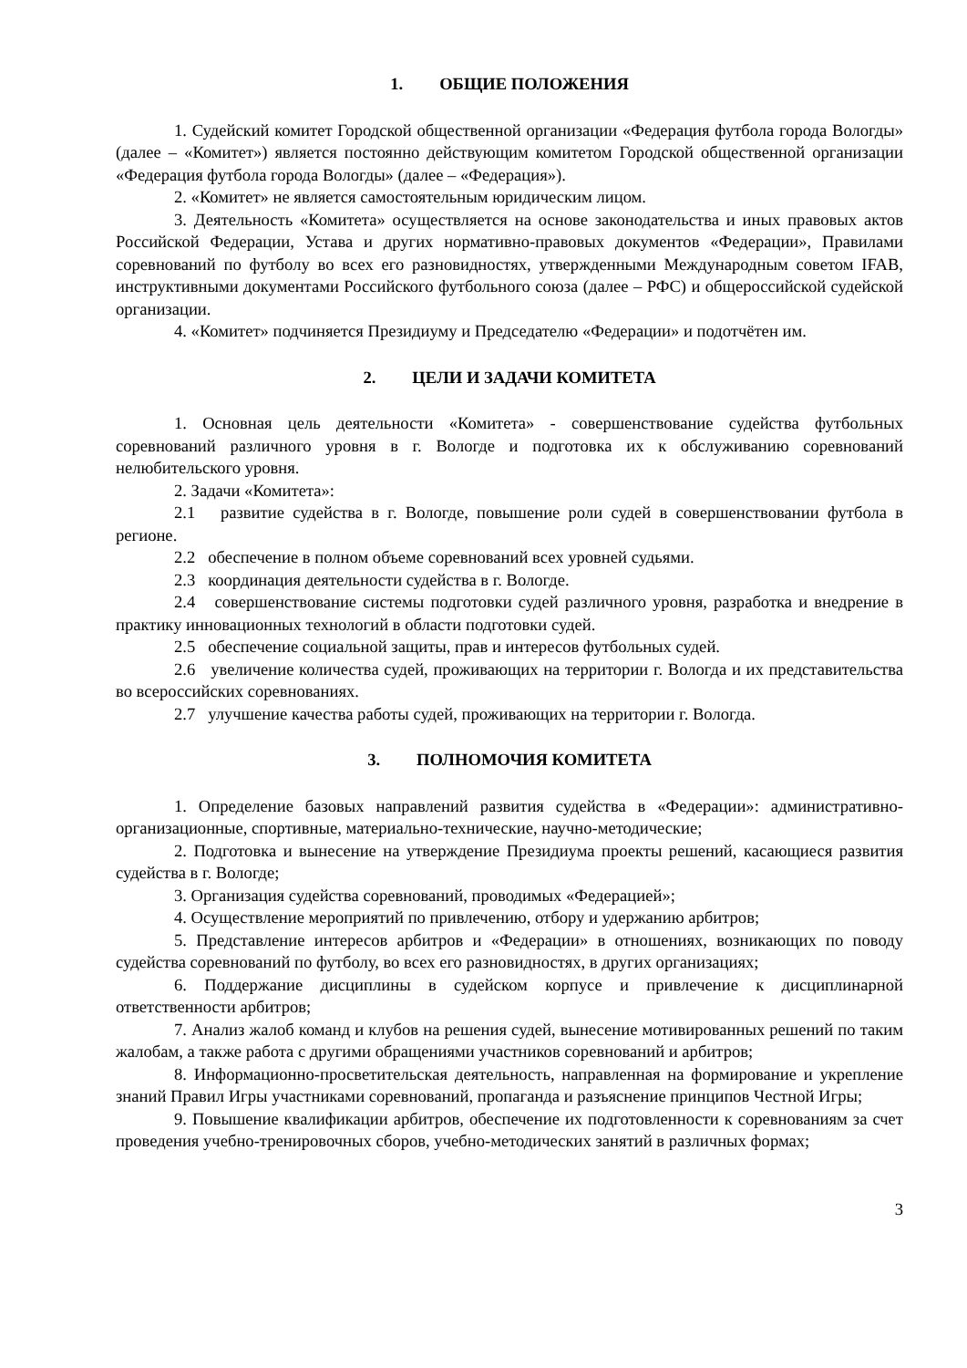1. ОБЩИЕ ПОЛОЖЕНИЯ
1. Судейский комитет Городской общественной организации «Федерация футбола города Вологды» (далее – «Комитет») является постоянно действующим комитетом Городской общественной организации «Федерация футбола города Вологды» (далее – «Федерация»).
2. «Комитет» не является самостоятельным юридическим лицом.
3. Деятельность «Комитета» осуществляется на основе законодательства и иных правовых актов Российской Федерации, Устава и других нормативно-правовых документов «Федерации», Правилами соревнований по футболу во всех его разновидностях, утвержденными Международным советом IFAB, инструктивными документами Российского футбольного союза (далее – РФС) и общероссийской судейской организации.
4. «Комитет» подчиняется Президиуму и Председателю «Федерации» и подотчётен им.
2. ЦЕЛИ И ЗАДАЧИ КОМИТЕТА
1. Основная цель деятельности «Комитета» - совершенствование судейства футбольных соревнований различного уровня в г. Вологде и подготовка их к обслуживанию соревнований нелюбительского уровня.
2. Задачи «Комитета»:
2.1 развитие судейства в г. Вологде, повышение роли судей в совершенствовании футбола в регионе.
2.2 обеспечение в полном объеме соревнований всех уровней судьями.
2.3 координация деятельности судейства в г. Вологде.
2.4 совершенствование системы подготовки судей различного уровня, разработка и внедрение в практику инновационных технологий в области подготовки судей.
2.5 обеспечение социальной защиты, прав и интересов футбольных судей.
2.6 увеличение количества судей, проживающих на территории г. Вологда и их представительства во всероссийских соревнованиях.
2.7 улучшение качества работы судей, проживающих на территории г. Вологда.
3. ПОЛНОМОЧИЯ КОМИТЕТА
1. Определение базовых направлений развития судейства в «Федерации»: административно-организационные, спортивные, материально-технические, научно-методические;
2. Подготовка и вынесение на утверждение Президиума проекты решений, касающиеся развития судейства в г. Вологде;
3. Организация судейства соревнований, проводимых «Федерацией»;
4. Осуществление мероприятий по привлечению, отбору и удержанию арбитров;
5. Представление интересов арбитров и «Федерации» в отношениях, возникающих по поводу судейства соревнований по футболу, во всех его разновидностях, в других организациях;
6. Поддержание дисциплины в судейском корпусе и привлечение к дисциплинарной ответственности арбитров;
7. Анализ жалоб команд и клубов на решения судей, вынесение мотивированных решений по таким жалобам, а также работа с другими обращениями участников соревнований и арбитров;
8. Информационно-просветительская деятельность, направленная на формирование и укрепление знаний Правил Игры участниками соревнований, пропаганда и разъяснение принципов Честной Игры;
9. Повышение квалификации арбитров, обеспечение их подготовленности к соревнованиям за счет проведения учебно-тренировочных сборов, учебно-методических занятий в различных формах;
3